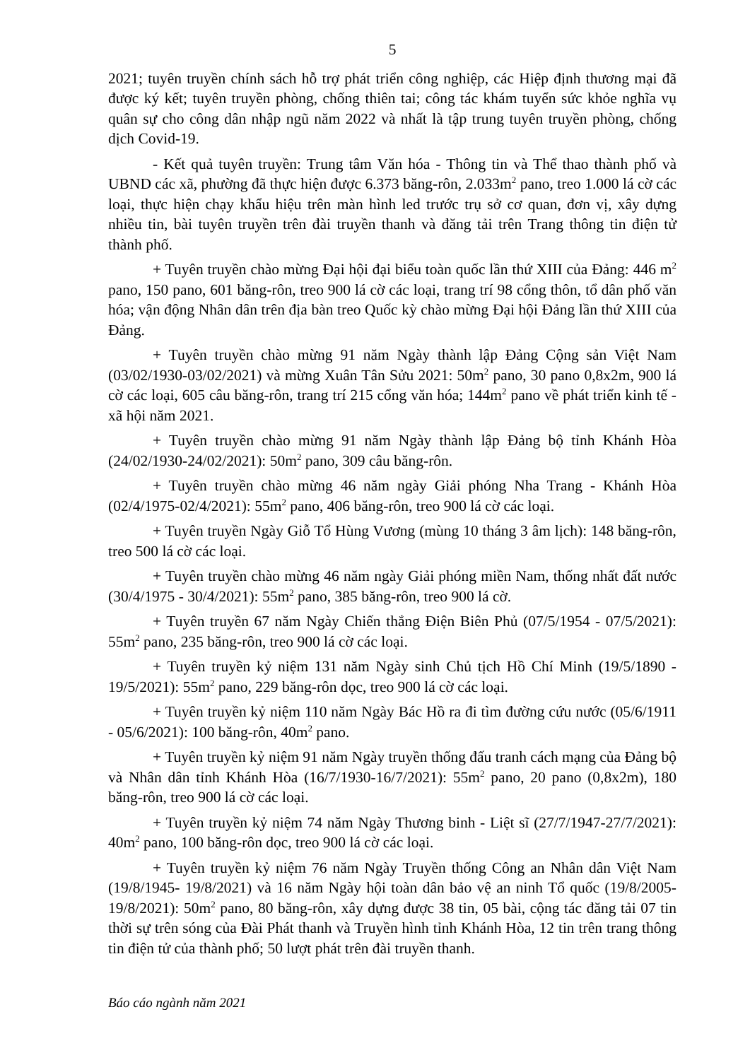5
2021; tuyên truyền chính sách hỗ trợ phát triển công nghiệp, các Hiệp định thương mại đã được ký kết; tuyên truyền phòng, chống thiên tai; công tác khám tuyển sức khỏe nghĩa vụ quân sự cho công dân nhập ngũ năm 2022 và nhất là tập trung tuyên truyền phòng, chống dịch Covid-19.
- Kết quả tuyên truyền: Trung tâm Văn hóa - Thông tin và Thể thao thành phố và UBND các xã, phường đã thực hiện được 6.373 băng-rôn, 2.033m<sup>2</sup> pano, treo 1.000 lá cờ các loại, thực hiện chạy khẩu hiệu trên màn hình led trước trụ sở cơ quan, đơn vị, xây dựng nhiều tin, bài tuyên truyền trên đài truyền thanh và đăng tải trên Trang thông tin điện tử thành phố.
+ Tuyên truyền chào mừng Đại hội đại biểu toàn quốc lần thứ XIII của Đảng: 446 m<sup>2</sup> pano, 150 pano, 601 băng-rôn, treo 900 lá cờ các loại, trang trí 98 cổng thôn, tổ dân phố văn hóa; vận động Nhân dân trên địa bàn treo Quốc kỳ chào mừng Đại hội Đảng lần thứ XIII của Đảng.
+ Tuyên truyền chào mừng 91 năm Ngày thành lập Đảng Cộng sản Việt Nam (03/02/1930-03/02/2021) và mừng Xuân Tân Sửu 2021: 50m<sup>2</sup> pano, 30 pano 0,8x2m, 900 lá cờ các loại, 605 câu băng-rôn, trang trí 215 cổng văn hóa; 144m<sup>2</sup> pano về phát triển kinh tế - xã hội năm 2021.
+ Tuyên truyền chào mừng 91 năm Ngày thành lập Đảng bộ tỉnh Khánh Hòa (24/02/1930-24/02/2021): 50m<sup>2</sup> pano, 309 câu băng-rôn.
+ Tuyên truyền chào mừng 46 năm ngày Giải phóng Nha Trang - Khánh Hòa (02/4/1975-02/4/2021): 55m<sup>2</sup> pano, 406 băng-rôn, treo 900 lá cờ các loại.
+ Tuyên truyền Ngày Giỗ Tổ Hùng Vương (mùng 10 tháng 3 âm lịch): 148 băng-rôn, treo 500 lá cờ các loại.
+ Tuyên truyền chào mừng 46 năm ngày Giải phóng miền Nam, thống nhất đất nước (30/4/1975 - 30/4/2021): 55m<sup>2</sup> pano, 385 băng-rôn, treo 900 lá cờ.
+ Tuyên truyền 67 năm Ngày Chiến thắng Điện Biên Phủ (07/5/1954 - 07/5/2021): 55m<sup>2</sup> pano, 235 băng-rôn, treo 900 lá cờ các loại.
+ Tuyên truyền kỷ niệm 131 năm Ngày sinh Chủ tịch Hồ Chí Minh (19/5/1890 - 19/5/2021): 55m<sup>2</sup> pano, 229 băng-rôn dọc, treo 900 lá cờ các loại.
+ Tuyên truyền kỷ niệm 110 năm Ngày Bác Hồ ra đi tìm đường cứu nước (05/6/1911 - 05/6/2021): 100 băng-rôn, 40m<sup>2</sup> pano.
+ Tuyên truyền kỷ niệm 91 năm Ngày truyền thống đấu tranh cách mạng của Đảng bộ và Nhân dân tỉnh Khánh Hòa (16/7/1930-16/7/2021): 55m<sup>2</sup> pano, 20 pano (0,8x2m), 180 băng-rôn, treo 900 lá cờ các loại.
+ Tuyên truyền kỷ niệm 74 năm Ngày Thương binh - Liệt sĩ (27/7/1947-27/7/2021): 40m<sup>2</sup> pano, 100 băng-rôn dọc, treo 900 lá cờ các loại.
+ Tuyên truyền kỷ niệm 76 năm Ngày Truyền thống Công an Nhân dân Việt Nam (19/8/1945- 19/8/2021) và 16 năm Ngày hội toàn dân bảo vệ an ninh Tổ quốc (19/8/2005-19/8/2021): 50m<sup>2</sup> pano, 80 băng-rôn, xây dựng được 38 tin, 05 bài, cộng tác đăng tải 07 tin thời sự trên sóng của Đài Phát thanh và Truyền hình tỉnh Khánh Hòa, 12 tin trên trang thông tin điện tử của thành phố; 50 lượt phát trên đài truyền thanh.
Báo cáo ngành năm 2021